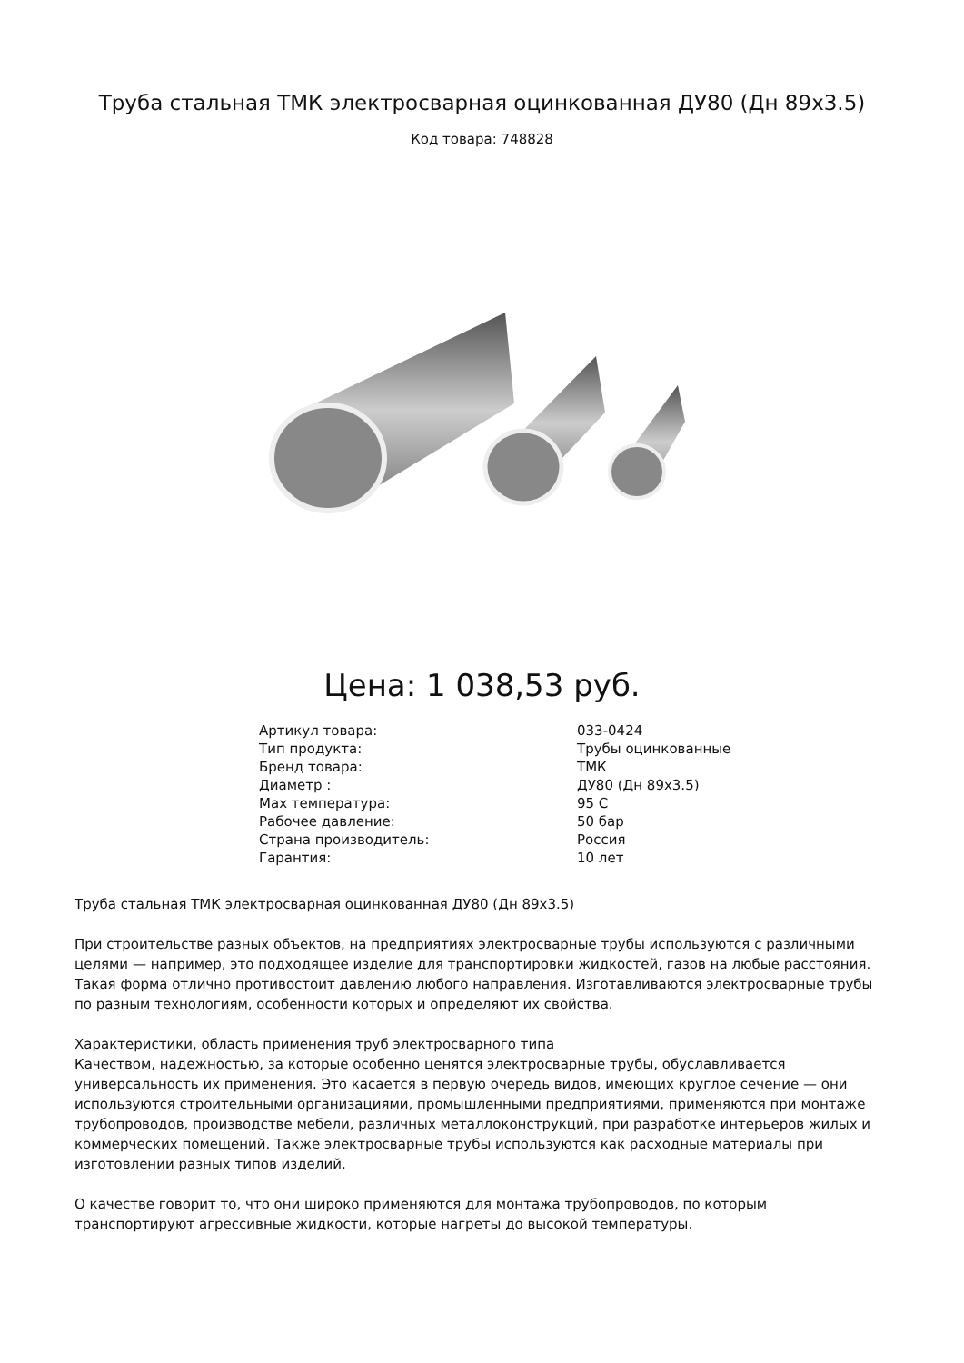Труба стальная ТМК электросварная оцинкованная ДУ80 (Дн 89х3.5)
Код товара: 748828
Цена: 1 038,53 руб.
| Артикул товара: | 033-0424 |
| Тип продукта: | Трубы оцинкованные |
| Бренд товара: | ТМК |
| Диаметр : | ДУ80 (Дн 89х3.5) |
| Max температура: | 95 С |
| Рабочее давление: | 50 бар |
| Страна производитель: | Россия |
| Гарантия: | 10 лет |
Труба стальная ТМК электросварная оцинкованная ДУ80 (Дн 89х3.5)
При строительстве разных объектов, на предприятиях электросварные трубы используются с различными целями — например, это подходящее изделие для транспортировки жидкостей, газов на любые расстояния. Такая форма отлично противостоит давлению любого направления. Изготавливаются электросварные трубы по разным технологиям, особенности которых и определяют их свойства.
Характеристики, область применения труб электросварного типа
Качеством, надежностью, за которые особенно ценятся электросварные трубы, обуславливается универсальность их применения. Это касается в первую очередь видов, имеющих круглое сечение — они используются строительными организациями, промышленными предприятиями, применяются при монтаже трубопроводов, производстве мебели, различных металлоконструкций, при разработке интерьеров жилых и коммерческих помещений. Также электросварные трубы используются как расходные материалы при изготовлении разных типов изделий.
О качестве говорит то, что они широко применяются для монтажа трубопроводов, по которым транспортируют агрессивные жидкости, которые нагреты до высокой температуры.